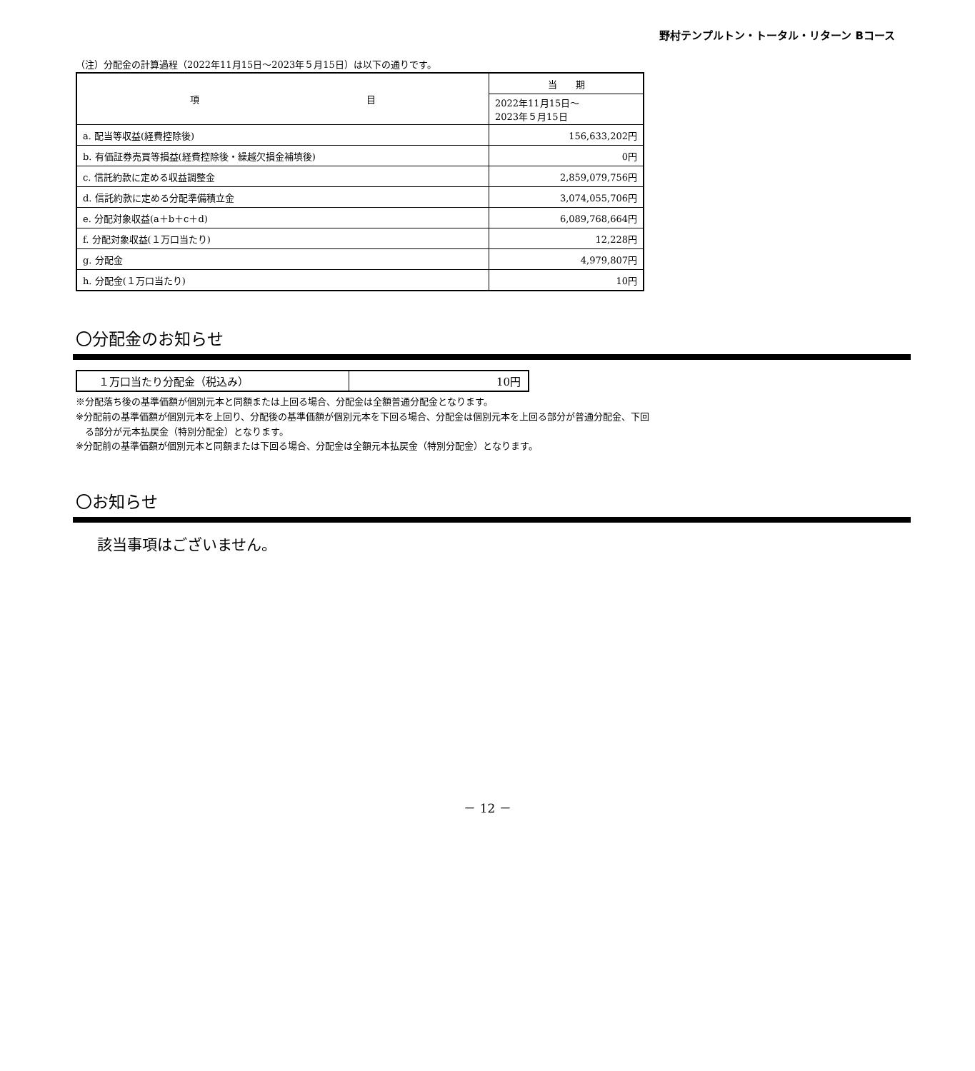野村テンプルトン・トータル・リターン Bコース
（注）分配金の計算過程（2022年11月15日～2023年５月15日）は以下の通りです。
| 項 目 | 当 期 |
| --- | --- |
| | 2022年11月15日～ 2023年５月15日 |
| a. 配当等収益(経費控除後) | 156,633,202円 |
| b. 有価証券売買等損益(経費控除後・繰越欠損金補填後) | 0円 |
| c. 信託約款に定める収益調整金 | 2,859,079,756円 |
| d. 信託約款に定める分配準備積立金 | 3,074,055,706円 |
| e. 分配対象収益(a＋b＋c＋d) | 6,089,768,664円 |
| f. 分配対象収益(１万口当たり) | 12,228円 |
| g. 分配金 | 4,979,807円 |
| h. 分配金(１万口当たり) | 10円 |
〇分配金のお知らせ
| １万口当たり分配金（税込み） | 10円 |
※分配落ち後の基準価額が個別元本と同額または上回る場合、分配金は全額普通分配金となります。
※分配前の基準価額が個別元本を上回り、分配後の基準価額が個別元本を下回る場合、分配金は個別元本を上回る部分が普通分配金、下回
　る部分が元本払戻金（特別分配金）となります。
※分配前の基準価額が個別元本と同額または下回る場合、分配金は全額元本払戻金（特別分配金）となります。
〇お知らせ
該当事項はございません。
－ 12 －